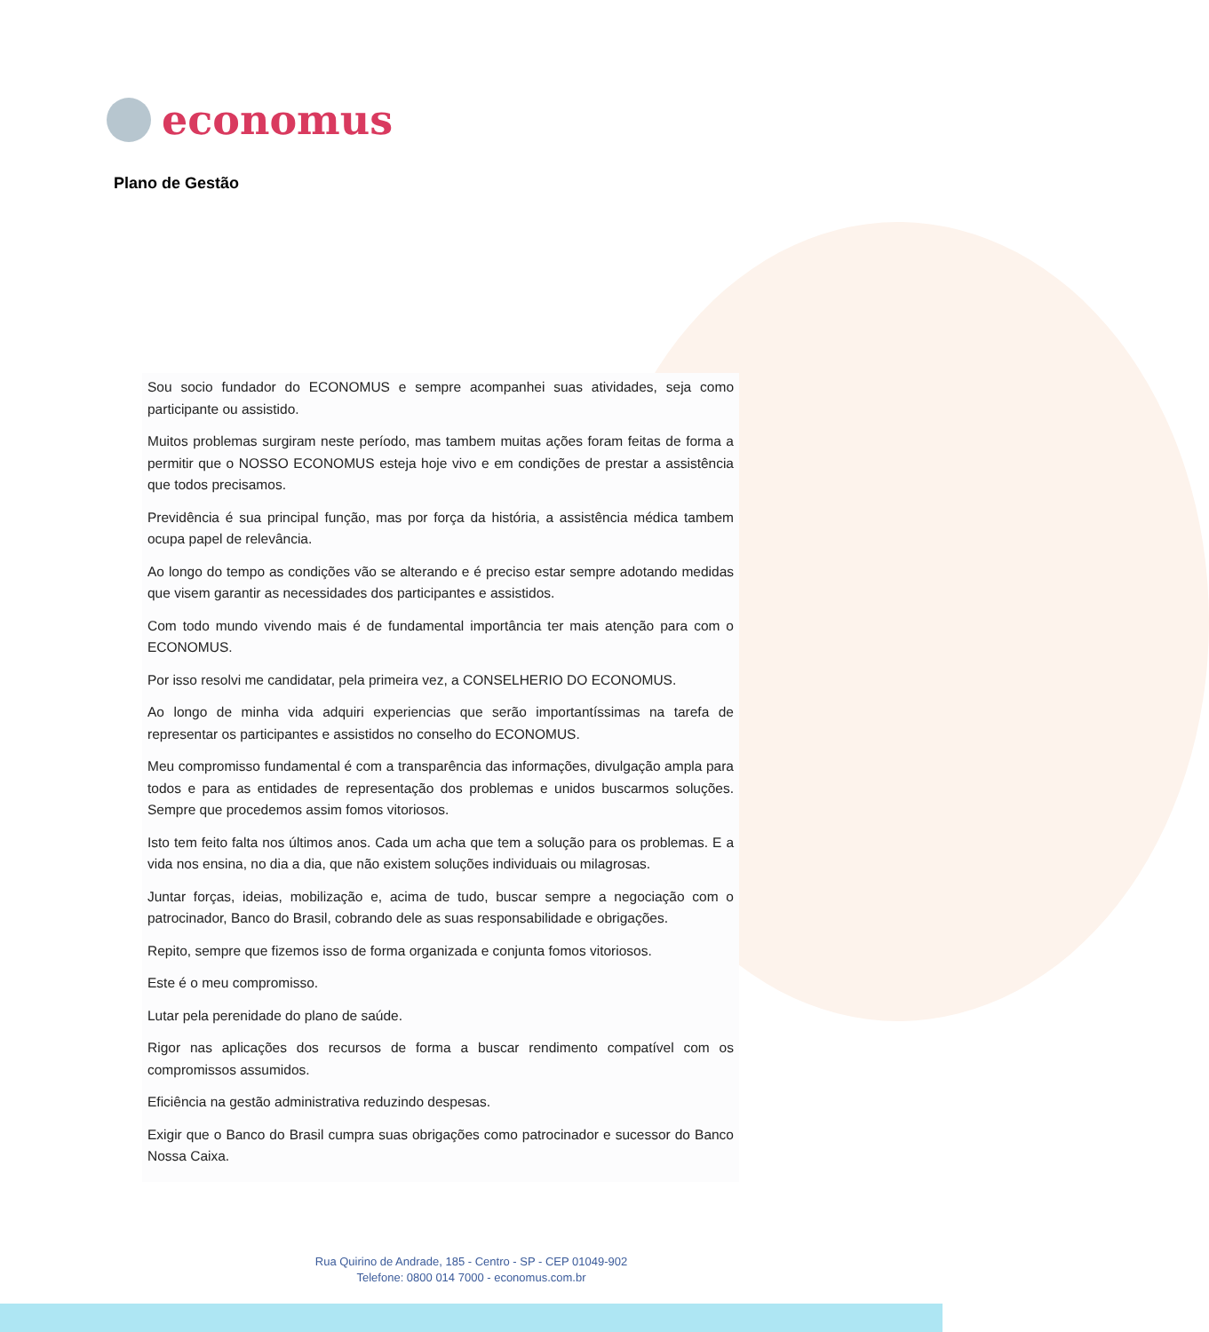economus
Plano de Gestão
Sou socio fundador do ECONOMUS e sempre acompanhei suas atividades, seja como participante ou assistido.
Muitos problemas surgiram neste período, mas tambem muitas ações foram feitas de forma a permitir que o NOSSO ECONOMUS esteja hoje vivo e em condições de prestar a assistência que todos precisamos.
Previdência é sua principal função, mas por força da história, a assistência médica tambem ocupa papel de relevância.
Ao longo do tempo as condições vão se alterando e é preciso estar sempre adotando medidas que visem garantir as necessidades dos participantes e assistidos.
Com todo mundo vivendo mais é de fundamental importância ter mais atenção para com o ECONOMUS.
Por isso resolvi me candidatar, pela primeira vez, a CONSELHERIO DO ECONOMUS.
Ao longo de minha vida adquiri experiencias que serão importantíssimas na tarefa de representar os participantes e assistidos no conselho do ECONOMUS.
Meu compromisso fundamental é com a transparência das informações, divulgação ampla para todos e para as entidades de representação dos problemas e unidos buscarmos soluções. Sempre que procedemos assim fomos vitoriosos.
Isto tem feito falta nos últimos anos. Cada um acha que tem a solução para os problemas. E a vida nos ensina, no dia a dia, que não existem soluções individuais ou milagrosas.
Juntar forças, ideias, mobilização e, acima de tudo, buscar sempre a negociação com o patrocinador, Banco do Brasil, cobrando dele as suas responsabilidade e obrigações.
Repito, sempre que fizemos isso de forma organizada e conjunta fomos vitoriosos.
Este é o meu compromisso.
Lutar pela perenidade do plano de saúde.
Rigor nas aplicações dos recursos de forma a buscar rendimento compatível com os compromissos assumidos.
Eficiência na gestão administrativa reduzindo despesas.
Exigir que o Banco do Brasil cumpra suas obrigações como patrocinador e sucessor do Banco Nossa Caixa.
Rua Quirino de Andrade, 185 - Centro - SP - CEP 01049-902
Telefone: 0800 014 7000 - economus.com.br